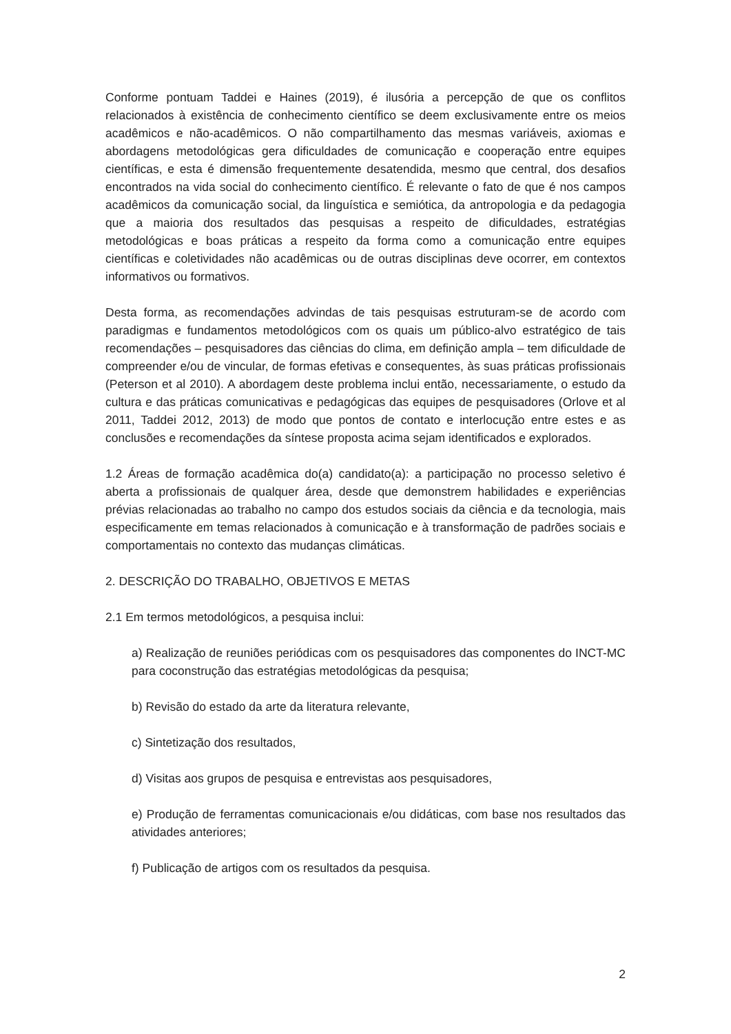Conforme pontuam Taddei e Haines (2019), é ilusória a percepção de que os conflitos relacionados à existência de conhecimento científico se deem exclusivamente entre os meios acadêmicos e não-acadêmicos. O não compartilhamento das mesmas variáveis, axiomas e abordagens metodológicas gera dificuldades de comunicação e cooperação entre equipes científicas, e esta é dimensão frequentemente desatendida, mesmo que central, dos desafios encontrados na vida social do conhecimento científico. É relevante o fato de que é nos campos acadêmicos da comunicação social, da linguística e semiótica, da antropologia e da pedagogia que a maioria dos resultados das pesquisas a respeito de dificuldades, estratégias metodológicas e boas práticas a respeito da forma como a comunicação entre equipes científicas e coletividades não acadêmicas ou de outras disciplinas deve ocorrer, em contextos informativos ou formativos.
Desta forma, as recomendações advindas de tais pesquisas estruturam-se de acordo com paradigmas e fundamentos metodológicos com os quais um público-alvo estratégico de tais recomendações – pesquisadores das ciências do clima, em definição ampla – tem dificuldade de compreender e/ou de vincular, de formas efetivas e consequentes, às suas práticas profissionais (Peterson et al 2010). A abordagem deste problema inclui então, necessariamente, o estudo da cultura e das práticas comunicativas e pedagógicas das equipes de pesquisadores (Orlove et al 2011, Taddei 2012, 2013) de modo que pontos de contato e interlocução entre estes e as conclusões e recomendações da síntese proposta acima sejam identificados e explorados.
1.2 Áreas de formação acadêmica do(a) candidato(a): a participação no processo seletivo é aberta a profissionais de qualquer área, desde que demonstrem habilidades e experiências prévias relacionadas ao trabalho no campo dos estudos sociais da ciência e da tecnologia, mais especificamente em temas relacionados à comunicação e à transformação de padrões sociais e comportamentais no contexto das mudanças climáticas.
2. DESCRIÇÃO DO TRABALHO, OBJETIVOS E METAS
2.1 Em termos metodológicos, a pesquisa inclui:
a) Realização de reuniões periódicas com os pesquisadores das componentes do INCT-MC para coconstrução das estratégias metodológicas da pesquisa;
b) Revisão do estado da arte da literatura relevante,
c) Sintetização dos resultados,
d) Visitas aos grupos de pesquisa e entrevistas aos pesquisadores,
e) Produção de ferramentas comunicacionais e/ou didáticas, com base nos resultados das atividades anteriores;
f) Publicação de artigos com os resultados da pesquisa.
2